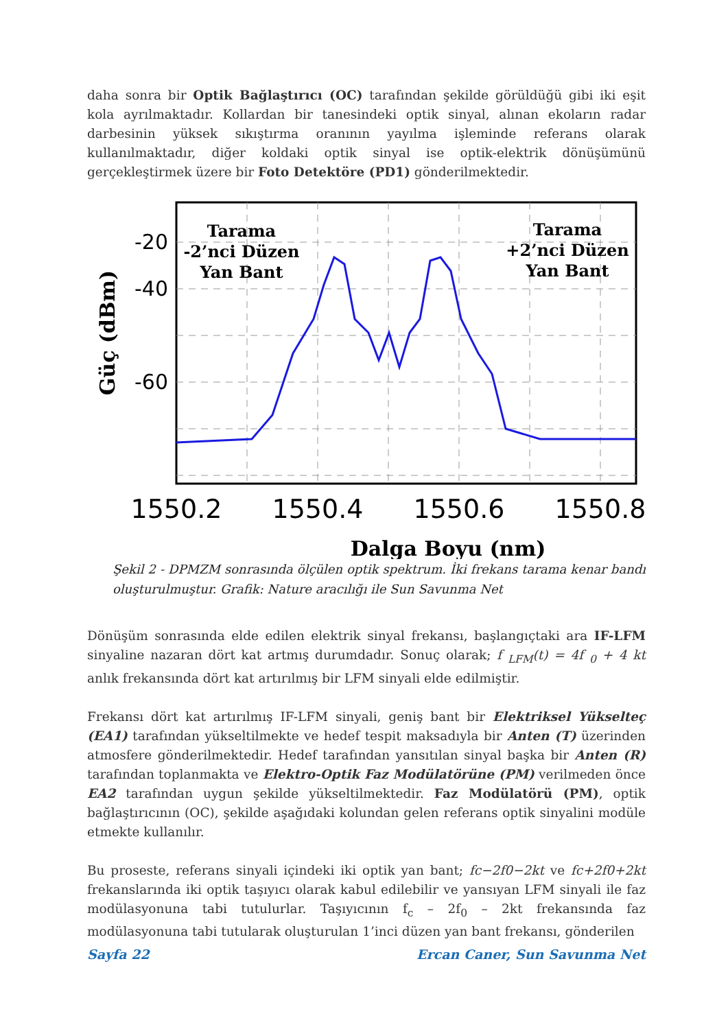daha sonra bir Optik Bağlaştırıcı (OC) tarafından şekilde görüldüğü gibi iki eşit kola ayrılmaktadır. Kollardan bir tanesindeki optik sinyal, alınan ekoların radar darbesinin yüksek sıkıştırma oranının yayılma işleminde referans olarak kullanılmaktadır, diğer koldaki optik sinyal ise optik-elektrik dönüşümünü gerçekleştirmek üzere bir Foto Detektöre (PD1) gönderilmektedir.
-20
-40
-60
1550.2
1550.4
1550.6
1550.8
Tarama
-2’nci Düzen
Yan Bant
Tarama
+2’nci Düzen
Yan Bant
Dalga Boyu (nm)
Güç (dBm)
Şekil 2 - DPMZM sonrasında ölçülen optik spektrum. İki frekans tarama kenar bandı oluşturulmuştur. Grafik: Nature aracılığı ile Sun Savunma Net
Dönüşüm sonrasında elde edilen elektrik sinyal frekansı, başlangıçtaki ara IF-LFM sinyaline nazaran dört kat artmış durumdadır. Sonuç olarak; f <sub>LFM</sub>(t) = 4f <sub>0</sub> + 4 kt anlık frekansında dört kat artırılmış bir LFM sinyali elde edilmiştir.
Frekansı dört kat artırılmış IF-LFM sinyali, geniş bant bir Elektriksel Yükselteç (EA1) tarafından yükseltilmekte ve hedef tespit maksadıyla bir Anten (T) üzerinden atmosfere gönderilmektedir. Hedef tarafından yansıtılan sinyal başka bir Anten (R) tarafından toplanmakta ve Elektro-Optik Faz Modülatörüne (PM) verilmeden önce EA2 tarafından uygun şekilde yükseltilmektedir. Faz Modülatörü (PM), optik bağlaştırıcının (OC), şekilde aşağıdaki kolundan gelen referans optik sinyalini modüle etmekte kullanılır.
Bu proseste, referans sinyali içindeki iki optik yan bant; fc−2f0−2kt ve fc+2f0+2kt frekanslarında iki optik taşıyıcı olarak kabul edilebilir ve yansıyan LFM sinyali ile faz modülasyonuna tabi tutulurlar. Taşıyıcının f<sub>c</sub> – 2f<sub>0</sub> – 2kt frekansında faz modülasyonuna tabi tutularak oluşturulan 1’inci düzen yan bant frekansı, gönderilen
Sayfa 22 Ercan Caner, Sun Savunma Net